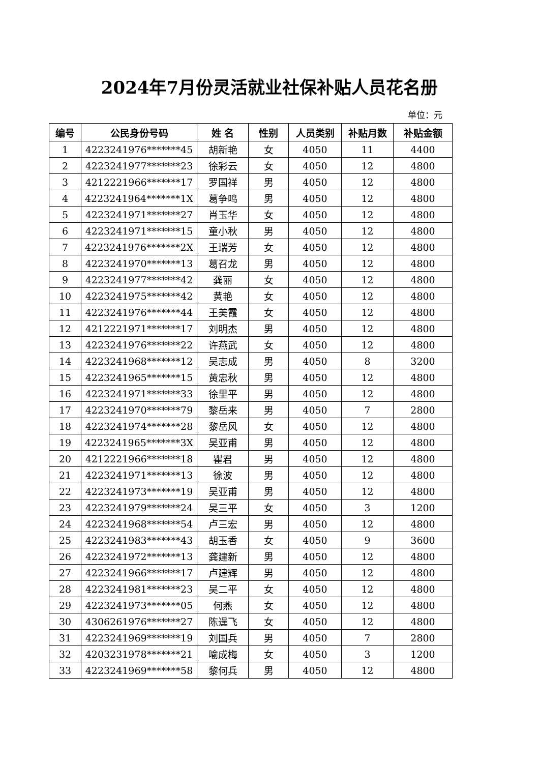2024年7月份灵活就业社保补贴人员花名册
单位：元
| 编号 | 公民身份号码 | 姓 名 | 性别 | 人员类别 | 补贴月数 | 补贴金额 |
| --- | --- | --- | --- | --- | --- | --- |
| 1 | 4223241976*******45 | 胡新艳 | 女 | 4050 | 11 | 4400 |
| 2 | 4223241977*******23 | 徐彩云 | 女 | 4050 | 12 | 4800 |
| 3 | 4212221966*******17 | 罗国祥 | 男 | 4050 | 12 | 4800 |
| 4 | 4223241964*******1X | 葛争鸣 | 男 | 4050 | 12 | 4800 |
| 5 | 4223241971*******27 | 肖玉华 | 女 | 4050 | 12 | 4800 |
| 6 | 4223241971*******15 | 童小秋 | 男 | 4050 | 12 | 4800 |
| 7 | 4223241976*******2X | 王瑞芳 | 女 | 4050 | 12 | 4800 |
| 8 | 4223241970*******13 | 葛召龙 | 男 | 4050 | 12 | 4800 |
| 9 | 4223241977*******42 | 龚丽 | 女 | 4050 | 12 | 4800 |
| 10 | 4223241975*******42 | 黄艳 | 女 | 4050 | 12 | 4800 |
| 11 | 4223241976*******44 | 王美霞 | 女 | 4050 | 12 | 4800 |
| 12 | 4212221971*******17 | 刘明杰 | 男 | 4050 | 12 | 4800 |
| 13 | 4223241976*******22 | 许燕武 | 女 | 4050 | 12 | 4800 |
| 14 | 4223241968*******12 | 吴志成 | 男 | 4050 | 8 | 3200 |
| 15 | 4223241965*******15 | 黄忠秋 | 男 | 4050 | 12 | 4800 |
| 16 | 4223241971*******33 | 徐里平 | 男 | 4050 | 12 | 4800 |
| 17 | 4223241970*******79 | 黎岳来 | 男 | 4050 | 7 | 2800 |
| 18 | 4223241974*******28 | 黎岳风 | 女 | 4050 | 12 | 4800 |
| 19 | 4223241965*******3X | 吴亚甫 | 男 | 4050 | 12 | 4800 |
| 20 | 4212221966*******18 | 瞿君 | 男 | 4050 | 12 | 4800 |
| 21 | 4223241971*******13 | 徐波 | 男 | 4050 | 12 | 4800 |
| 22 | 4223241973*******19 | 吴亚甫 | 男 | 4050 | 12 | 4800 |
| 23 | 4223241979*******24 | 吴三平 | 女 | 4050 | 3 | 1200 |
| 24 | 4223241968*******54 | 卢三宏 | 男 | 4050 | 12 | 4800 |
| 25 | 4223241983*******43 | 胡玉香 | 女 | 4050 | 9 | 3600 |
| 26 | 4223241972*******13 | 龚建新 | 男 | 4050 | 12 | 4800 |
| 27 | 4223241966*******17 | 卢建辉 | 男 | 4050 | 12 | 4800 |
| 28 | 4223241981*******23 | 吴二平 | 女 | 4050 | 12 | 4800 |
| 29 | 4223241973*******05 | 何燕 | 女 | 4050 | 12 | 4800 |
| 30 | 4306261976*******27 | 陈逞飞 | 女 | 4050 | 12 | 4800 |
| 31 | 4223241969*******19 | 刘国兵 | 男 | 4050 | 7 | 2800 |
| 32 | 4203231978*******21 | 喻成梅 | 女 | 4050 | 3 | 1200 |
| 33 | 4223241969*******58 | 黎何兵 | 男 | 4050 | 12 | 4800 |